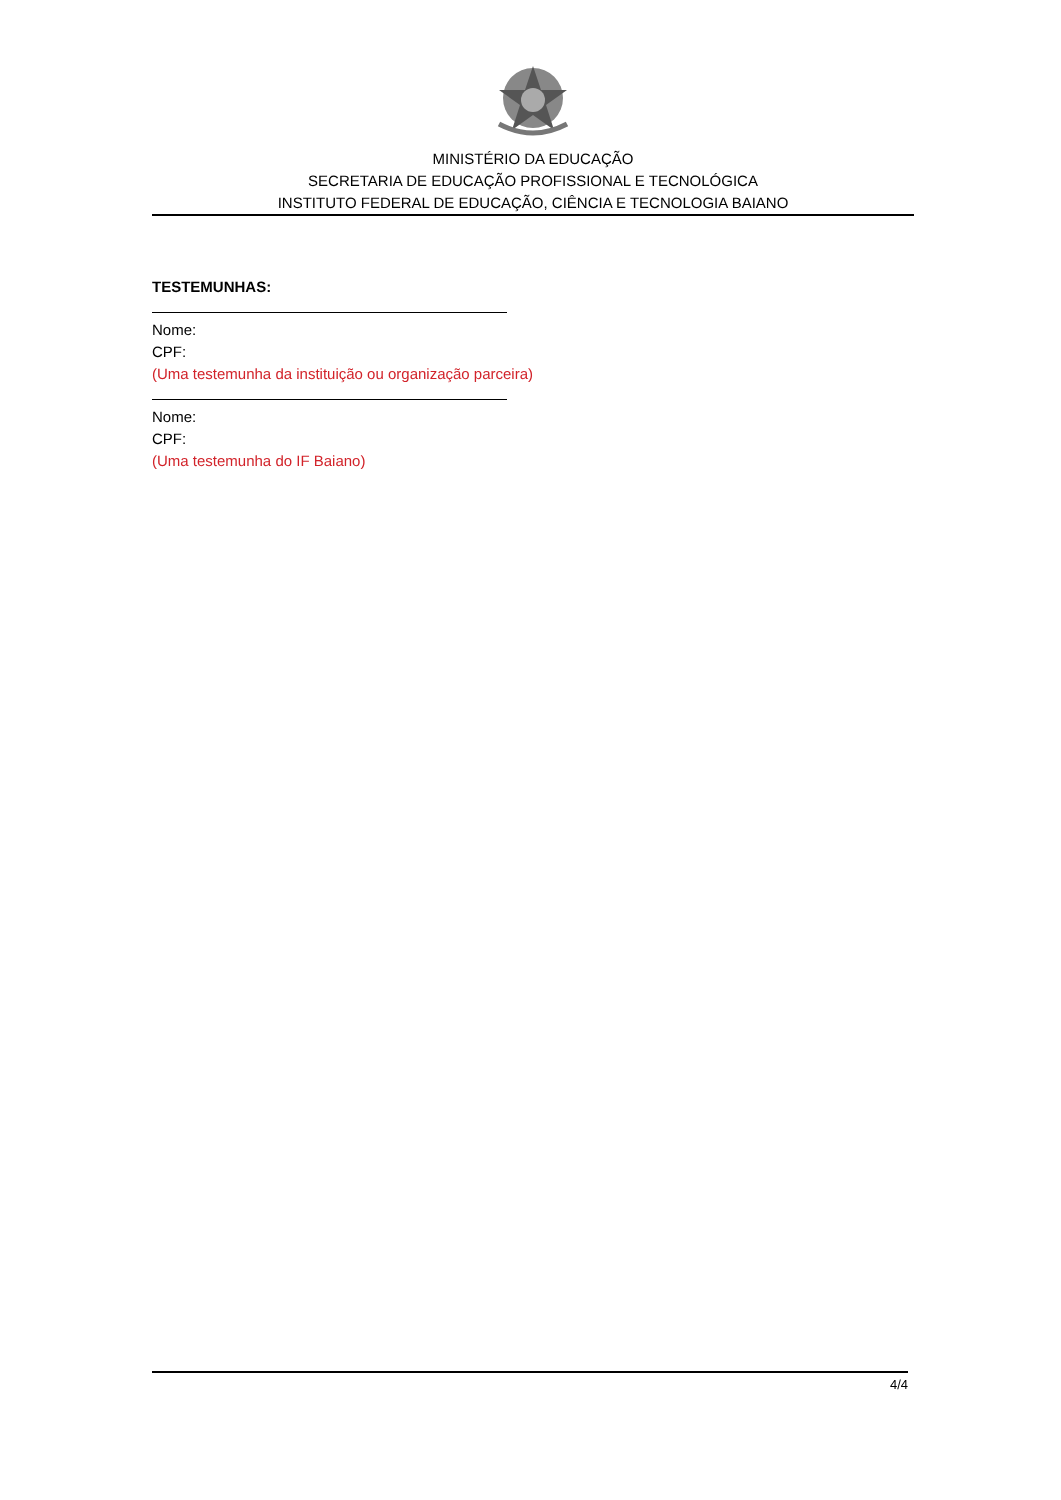MINISTÉRIO DA EDUCAÇÃO
SECRETARIA DE EDUCAÇÃO PROFISSIONAL E TECNOLÓGICA
INSTITUTO FEDERAL DE EDUCAÇÃO, CIÊNCIA E TECNOLOGIA BAIANO
TESTEMUNHAS:
Nome:
CPF:
(Uma testemunha da instituição ou organização parceira)
Nome:
CPF:
(Uma testemunha do IF Baiano)
4/4